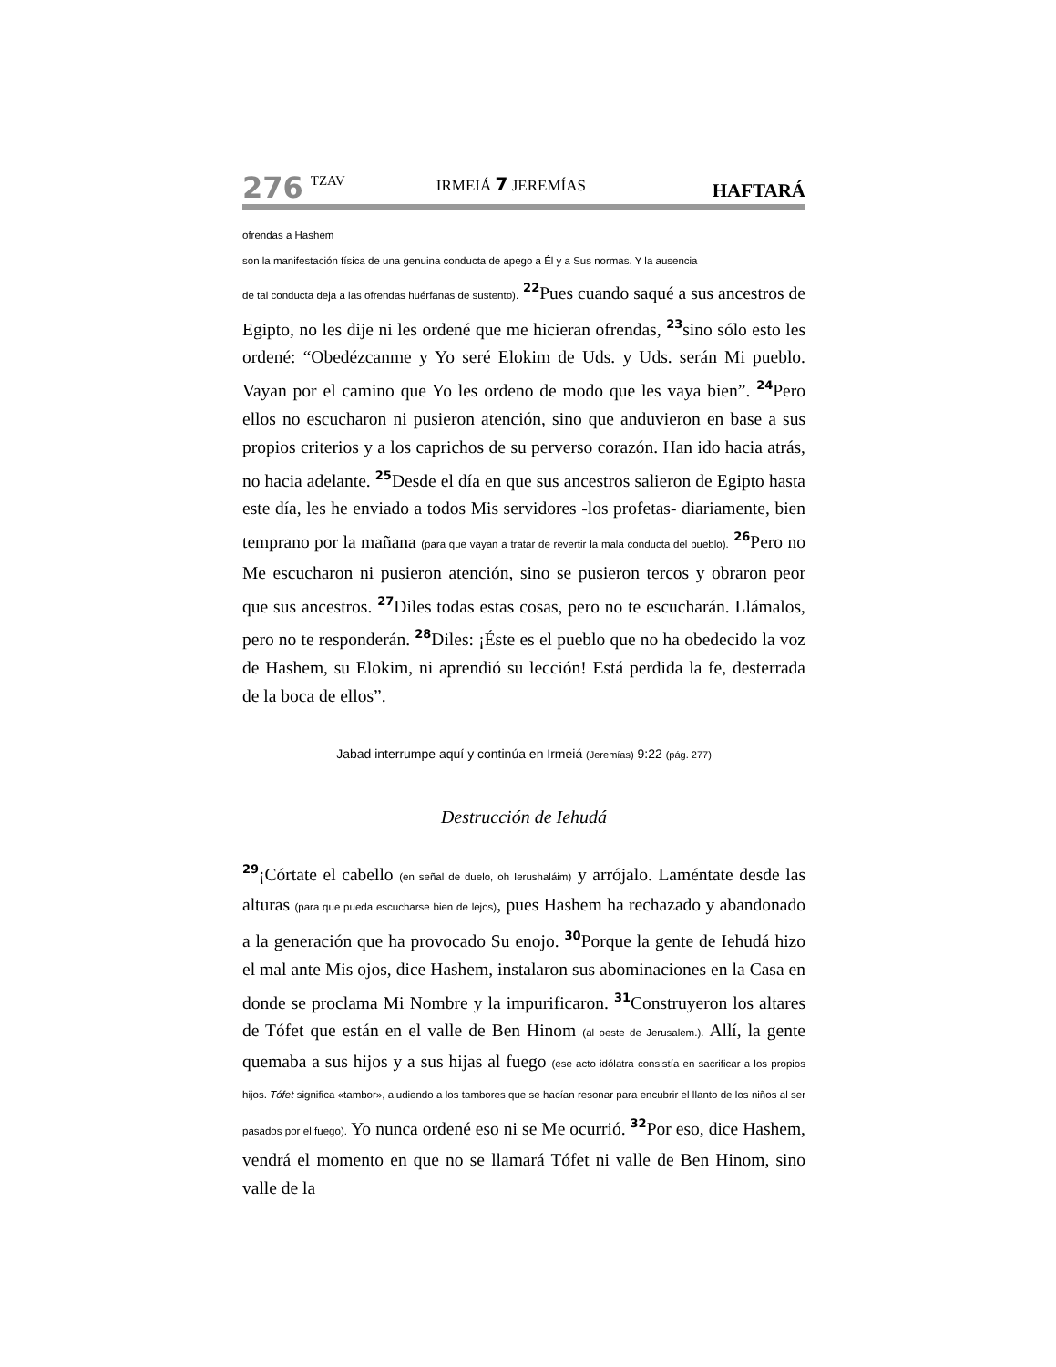276 TZAV IRMEIÁ 7 JEREMÍAS HAFTARÁ
ofrendas a Hashem
son la manifestación física de una genuina conducta de apego a Él y a Sus normas. Y la ausencia
de tal conducta deja a las ofrendas huérfanas de sustento). <sup>22</sup>Pues cuando saqué a sus ancestros de Egipto, no les dije ni les ordené que me hicieran ofrendas, <sup>23</sup>sino sólo esto les ordené: “Obedézcanme y Yo seré Elokim de Uds. y Uds. serán Mi pueblo. Vayan por el camino que Yo les ordeno de modo que les vaya bien”. <sup>24</sup>Pero ellos no escucharon ni pusieron atención, sino que anduvieron en base a sus propios criterios y a los caprichos de su perverso corazón. Han ido hacia atrás, no hacia adelante. <sup>25</sup>Desde el día en que sus ancestros salieron de Egipto hasta este día, les he enviado a todos Mis servidores -los profetas- diariamente, bien temprano por la mañana (para que vayan a tratar de revertir la mala conducta del pueblo). <sup>26</sup>Pero no Me escucharon ni pusieron atención, sino se pusieron tercos y obraron peor que sus ancestros. <sup>27</sup>Diles todas estas cosas, pero no te escucharán. Llámalos, pero no te responderán. <sup>28</sup>Diles: ¡Éste es el pueblo que no ha obedecido la voz de Hashem, su Elokim, ni aprendió su lección! Está perdida la fe, desterrada de la boca de ellos”.
Jabad interrumpe aquí y continúa en Irmeiá (Jeremías) 9:22 (pág. 277)
Destrucción de Iehudá
<sup>29</sup>¡Córtate el cabello (en señal de duelo, oh Ierushaláim) y arrójalo. Laméntate desde las alturas (para que pueda escucharse bien de lejos), pues Hashem ha rechazado y abandonado a la generación que ha provocado Su enojo. <sup>30</sup>Porque la gente de Iehudá hizo el mal ante Mis ojos, dice Hashem, instalaron sus abominaciones en la Casa en donde se proclama Mi Nombre y la impurificaron. <sup>31</sup>Construyeron los altares de Tófet que están en el valle de Ben Hinom (al oeste de Jerusalem.). Allí, la gente quemaba a sus hijos y a sus hijas al fuego (ese acto idólatra consistía en sacrificar a los propios hijos. Tófet significa «tambor», aludiendo a los tambores que se hacían resonar para encubrir el llanto de los niños al ser pasados por el fuego). Yo nunca ordené eso ni se Me ocurrió. <sup>32</sup>Por eso, dice Hashem, vendrá el momento en que no se llamará Tófet ni valle de Ben Hinom, sino valle de la